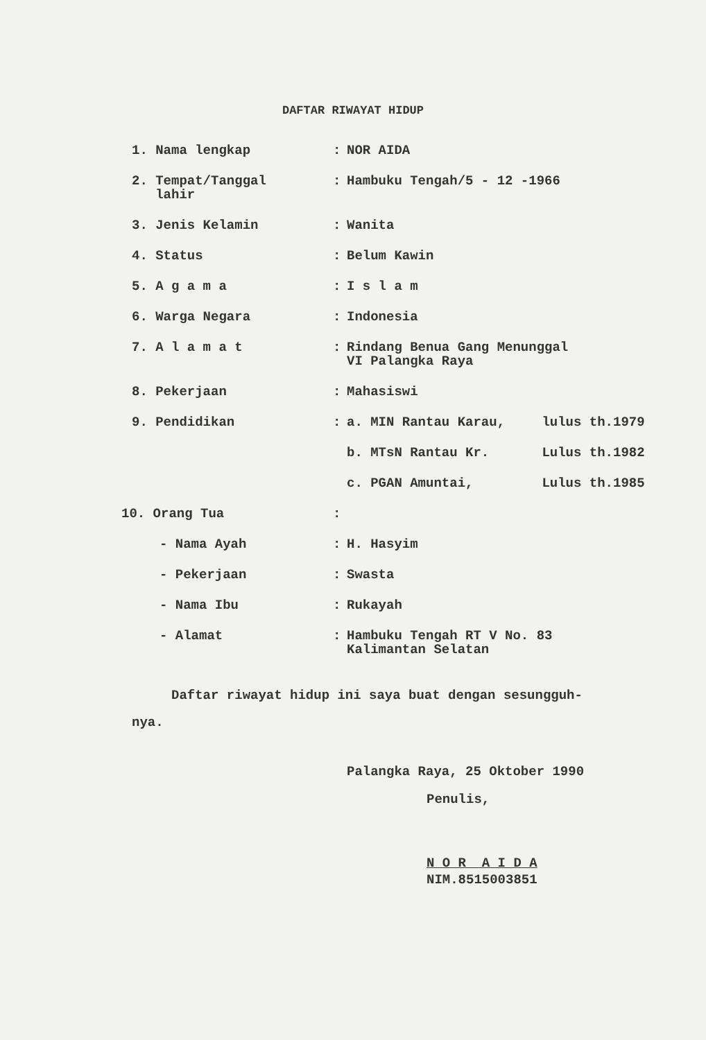DAFTAR RIWAYAT HIDUP
| 1. Nama lengkap | : | NOR AIDA |
| 2. Tempat/Tanggal lahir | : | Hambuku Tengah/5 - 12 -1966 |
| 3. Jenis Kelamin | : | Wanita |
| 4. Status | : | Belum Kawin |
| 5. A g a m a | : | I s l a m |
| 6. Warga Negara | : | Indonesia |
| 7. A l a m a t | : | Rindang Benua Gang Menunggal VI Palangka Raya |
| 8. Pekerjaan | : | Mahasiswi |
| 9. Pendidikan | : | a. MIN Rantau Karau, lulus th.1979 |
| | | b. MTsN Rantau Kr. Lulus th.1982 |
| | | c. PGAN Amuntai, Lulus th.1985 |
| 10. Orang Tua | : | |
| - Nama Ayah | : | H. Hasyim |
| - Pekerjaan | : | Swasta |
| - Nama Ibu | : | Rukayah |
| - Alamat | : | Hambuku Tengah RT V No. 83 Kalimantan Selatan |
Daftar riwayat hidup ini saya buat dengan sesungguh-
nya.
Palangka Raya, 25 Oktober 1990
Penulis,
N O R A I D A
NIM.8515003851